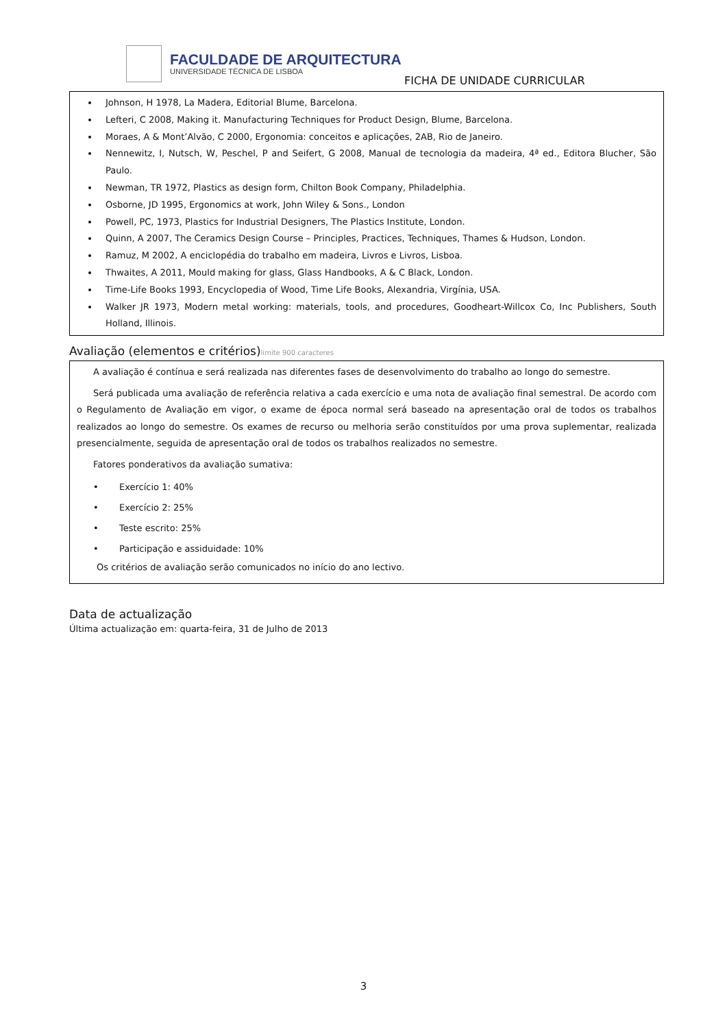FACULDADE DE ARQUITECTURA
UNIVERSIDADE TÉCNICA DE LISBOA
FICHA DE UNIDADE CURRICULAR
Johnson, H 1978, La Madera, Editorial Blume, Barcelona.
Lefteri, C 2008, Making it. Manufacturing Techniques for Product Design, Blume, Barcelona.
Moraes, A & Mont’Alvão, C 2000, Ergonomia: conceitos e aplicações, 2AB, Rio de Janeiro.
Nennewitz, I, Nutsch, W, Peschel, P and Seifert, G 2008, Manual de tecnologia da madeira, 4ª ed., Editora Blucher, São Paulo.
Newman, TR 1972, Plastics as design form, Chilton Book Company, Philadelphia.
Osborne, JD 1995, Ergonomics at work, John Wiley & Sons., London
Powell, PC, 1973, Plastics for Industrial Designers, The Plastics Institute, London.
Quinn, A 2007, The Ceramics Design Course – Principles, Practices, Techniques, Thames & Hudson, London.
Ramuz, M 2002, A enciclopédia do trabalho em madeira, Livros e Livros, Lisboa.
Thwaites, A 2011, Mould making for glass, Glass Handbooks, A & C Black, London.
Time-Life Books 1993, Encyclopedia of Wood, Time Life Books, Alexandria, Virgínia, USA.
Walker JR 1973, Modern metal working: materials, tools, and procedures, Goodheart-Willcox Co, Inc Publishers, South Holland, Illinois.
Avaliação (elementos e critérios)limite 900 caracteres
A avaliação é contínua e será realizada nas diferentes fases de desenvolvimento do trabalho ao longo do semestre.
Será publicada uma avaliação de referência relativa a cada exercício e uma nota de avaliação final semestral. De acordo com o Regulamento de Avaliação em vigor, o exame de época normal será baseado na apresentação oral de todos os trabalhos realizados ao longo do semestre. Os exames de recurso ou melhoria serão constituídos por uma prova suplementar, realizada presencialmente, seguida de apresentação oral de todos os trabalhos realizados no semestre.
Fatores ponderativos da avaliação sumativa:
• Exercício 1: 40%
• Exercício 2: 25%
• Teste escrito: 25%
• Participação e assiduidade: 10%
Os critérios de avaliação serão comunicados no início do ano lectivo.
Data de actualização
Última actualização em: quarta-feira, 31 de Julho de 2013
3